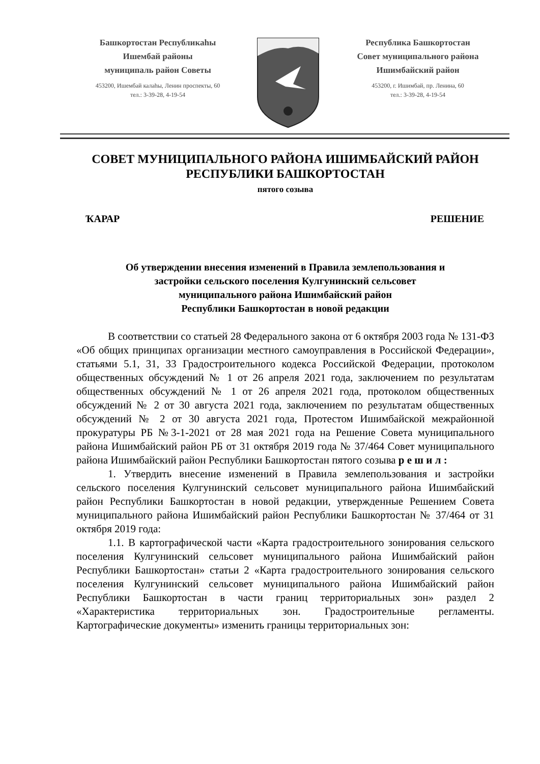Башкортостан Республикаhы
Ишембай районы
муниципаль район Советы
453200, Ишембай калаhы, Ленин проспекты, 60
тел.: 3-39-28, 4-19-54
Республика Башкортостан
Совет муниципального района
Ишимбайский район
453200, г. Ишимбай, пр. Ленина, 60
тел.: 3-39-28, 4-19-54
СОВЕТ МУНИЦИПАЛЬНОГО РАЙОНА ИШИМБАЙСКИЙ РАЙОН
РЕСПУБЛИКИ БАШКОРТОСТАН
пятого созыва
ҠАРАР РЕШЕНИЕ
Об утверждении внесения изменений в Правила землепользования и
застройки сельского поселения Кулгунинский сельсовет
муниципального района Ишимбайский район
Республики Башкортостан в новой редакции
В соответствии со статьей 28 Федерального закона от 6 октября 2003 года № 131-ФЗ «Об общих принципах организации местного самоуправления в Российской Федерации», статьями 5.1, 31, 33 Градостроительного кодекса Российской Федерации, протоколом общественных обсуждений № 1 от 26 апреля 2021 года, заключением по результатам общественных обсуждений № 1 от 26 апреля 2021 года, протоколом общественных обсуждений № 2 от 30 августа 2021 года, заключением по результатам общественных обсуждений № 2 от 30 августа 2021 года, Протестом Ишимбайской межрайонной прокуратуры РБ №3-1-2021 от 28 мая 2021 года на Решение Совета муниципального района Ишимбайский район РБ от 31 октября 2019 года № 37/464 Совет муниципального района Ишимбайский район Республики Башкортостан пятого созыва р е ш и л :
1. Утвердить внесение изменений в Правила землепользования и застройки сельского поселения Кулгунинский сельсовет муниципального района Ишимбайский район Республики Башкортостан в новой редакции, утвержденные Решением Совета муниципального района Ишимбайский район Республики Башкортостан № 37/464 от 31 октября 2019 года:
1.1. В картографической части «Карта градостроительного зонирования сельского поселения Кулгунинский сельсовет муниципального района Ишимбайский район Республики Башкортостан» статьи 2 «Карта градостроительного зонирования сельского поселения Кулгунинский сельсовет муниципального района Ишимбайский район Республики Башкортостан в части границ территориальных зон» раздел 2 «Характеристика территориальных зон. Градостроительные регламенты. Картографические документы» изменить границы территориальных зон: